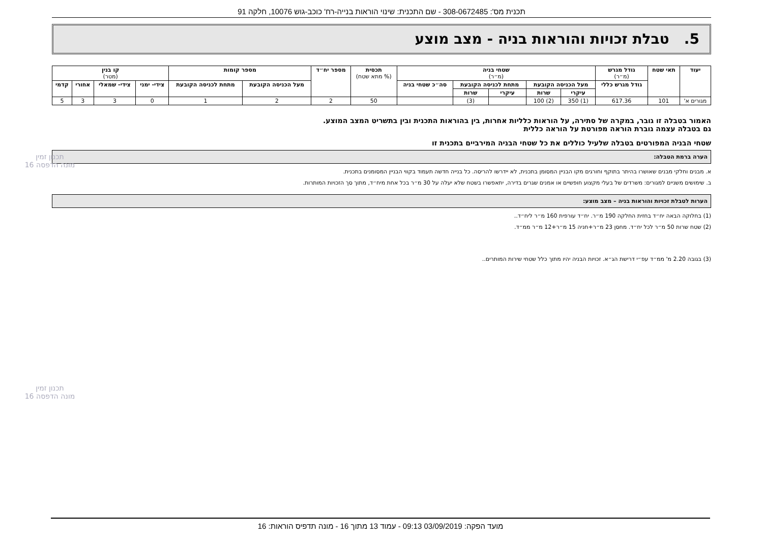תכנית מס': 308-0672485 - שם התכנית: שינוי הוראות בנייה-רח' כוכב-גוש 10076, חלקה 91
5. טבלת זכויות והוראות בניה - מצב מוצע
| יעוד | תאי שטח | גודל מגרש (מ״ר) | שטחי בניה (מ״ר) | | | | | תכסית (% מתא שטח) | מספר יח״ד | מספר קומות | | קו בנין (מטר) | | | |
| --- | --- | --- | --- | --- | --- | --- | --- | --- | --- | --- | --- | --- | --- | --- | --- |
| | | גודל מגרש כללי | מעל הכניסה הקובעת | | מתחת לכניסה הקובעת | | סה״כ שטחי בניה | | | מעל הכניסה הקובעת | מתחת לכניסה הקובעת | צידי- ימני | צידי- שמאלי | אחורי | קדמי |
| | | | עיקרי | שרות | עיקרי | שרות | | | | | | | | | |
| מגורים א' | 101 | 617.36 | (1) 350 | (2) 100 | | (3) | | 50 | 2 | 2 | 1 | 0 | 3 | 3 | 5 |
האמור בטבלה זו גובר, במקרה של סתירה, על הוראות כלליות אחרות, בין בהוראות התכנית ובין בתשריט המצב המוצע.
גם בטבלה עצמה גוברת הוראה מפורטת על הוראה כללית
שטחי הבניה המפורטים בטבלה שלעיל כוללים את כל שטחי הבניה המירביים בתכנית זו
הערה ברמת הטבלה:
א. מבנים וחלקי מבנים שאושרו בהיתר בתוקף וחורגים מקו הבניין המסומן בתכנית, לא יידרשו להריסה. כל בנייה חדשה תעמוד בקווי הבניין המסומנים בתכנית.
ב. שימושים משניים למגורים: משרדים של בעלי מקצוע חופשיים או אמנים שגרים בדירה, יתאפשרו בשטח שלא יעלה על 30 מ״ר בכל אחת מיח״ד, מתוך סך הזכויות המותרות.
הערות לטבלת זכויות והוראות בניה – מצב מוצע:
(1) בחלוקה הבאה יח״ד בחזית החלקה 190 מ״ר. יח״ד עורפית 160 מ״ר ליח״ד..
(2) שטח שרות 50 מ״ר לכל יח״ד. מחסן 23 מ״ר+חניה 15 מ״ר+12 מ״ר ממ״ד.
(3) בגובה 2.20 מ' ממ״ד עפ״י דרישת הג״א. זכויות הבניה יהיו מתוך כלל שטחי שירות המותרים..
תכנון זמין
מונה הדפסה 16
תכנון זמין
מונה הדפסה 16
מועד הפקה: 03/09/2019 09:13 - עמוד 13 מתוך 16 - מונה תדפיס הוראות: 16